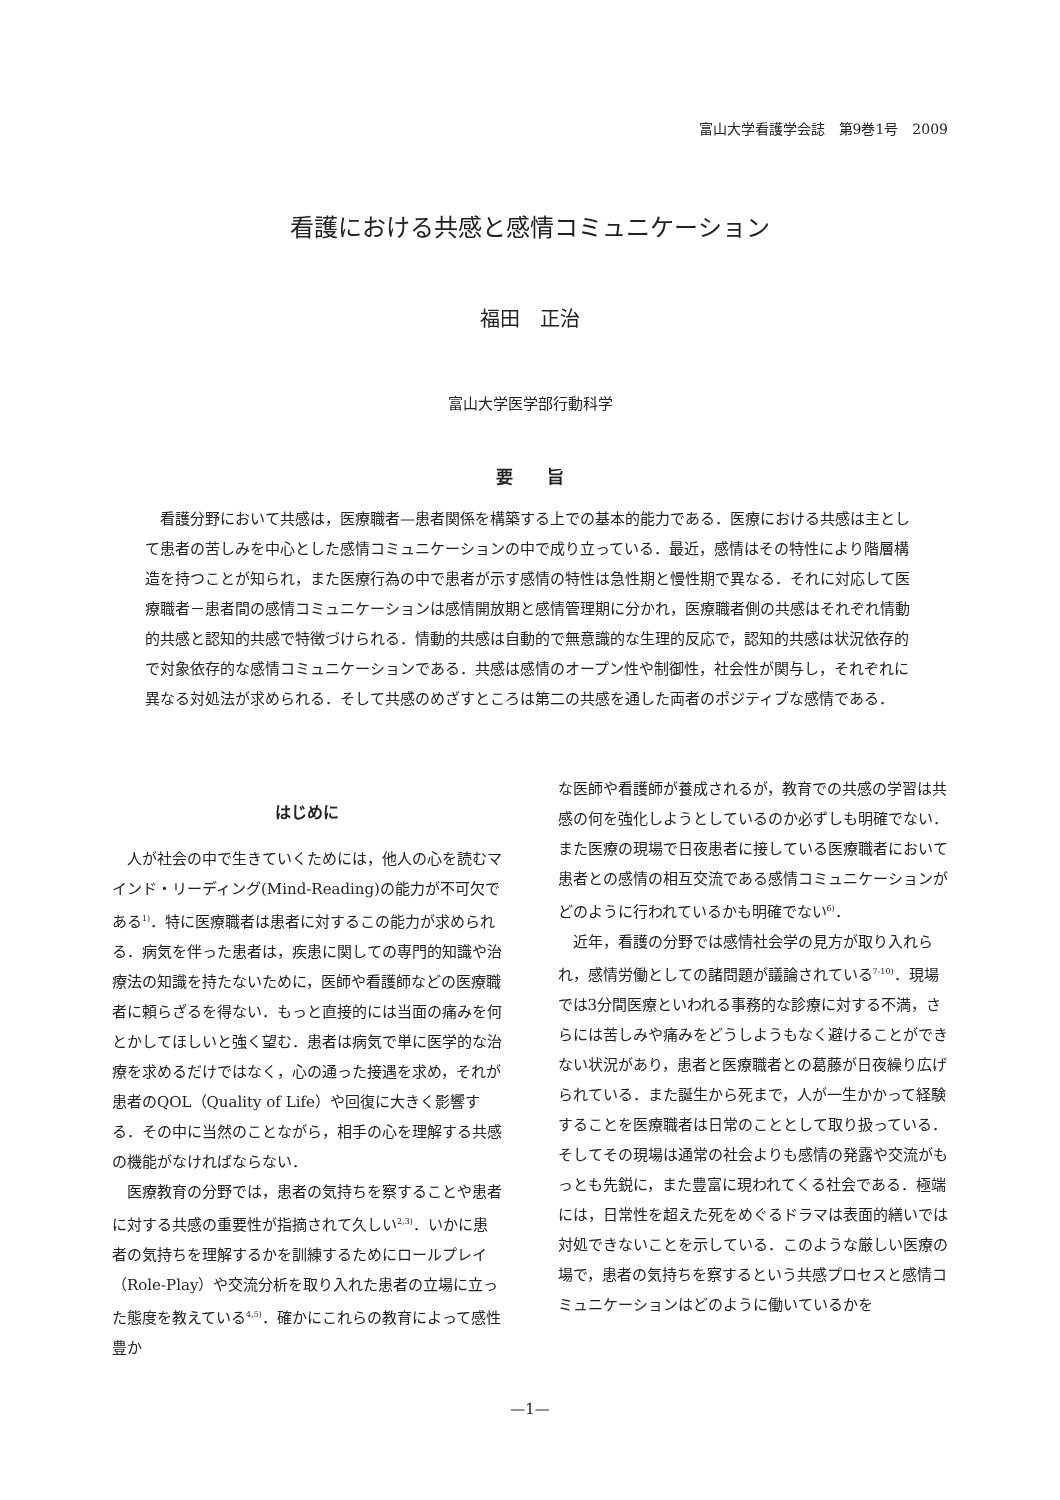富山大学看護学会誌　第9巻1号　2009
看護における共感と感情コミュニケーション
福田　正治
富山大学医学部行動科学
要　　旨
看護分野において共感は，医療職者—患者関係を構築する上での基本的能力である．医療における共感は主として患者の苦しみを中心とした感情コミュニケーションの中で成り立っている．最近，感情はその特性により階層構造を持つことが知られ，また医療行為の中で患者が示す感情の特性は急性期と慢性期で異なる．それに対応して医療職者－患者間の感情コミュニケーションは感情開放期と感情管理期に分かれ，医療職者側の共感はそれぞれ情動的共感と認知的共感で特徴づけられる．情動的共感は自動的で無意識的な生理的反応で，認知的共感は状況依存的で対象依存的な感情コミュニケーションである．共感は感情のオープン性や制御性，社会性が関与し，それぞれに異なる対処法が求められる．そして共感のめざすところは第二の共感を通した両者のポジティブな感情である．
はじめに
人が社会の中で生きていくためには，他人の心を読むマインド・リーディング(Mind-Reading)の能力が不可欠である<sup>1)</sup>．特に医療職者は患者に対するこの能力が求められる．病気を伴った患者は，疾患に関しての専門的知識や治療法の知識を持たないために，医師や看護師などの医療職者に頼らざるを得ない．もっと直接的には当面の痛みを何とかしてほしいと強く望む．患者は病気で単に医学的な治療を求めるだけではなく，心の通った接遇を求め，それが患者のQOL（Quality of Life）や回復に大きく影響する．その中に当然のことながら，相手の心を理解する共感の機能がなければならない．
医療教育の分野では，患者の気持ちを察することや患者に対する共感の重要性が指摘されて久しい<sup>2,3)</sup>．いかに患者の気持ちを理解するかを訓練するためにロールプレイ（Role-Play）や交流分析を取り入れた患者の立場に立った態度を教えている<sup>4,5)</sup>．確かにこれらの教育によって感性豊か
な医師や看護師が養成されるが，教育での共感の学習は共感の何を強化しようとしているのか必ずしも明確でない．また医療の現場で日夜患者に接している医療職者において患者との感情の相互交流である感情コミュニケーションがどのように行われているかも明確でない<sup>6)</sup>．
近年，看護の分野では感情社会学の見方が取り入れられ，感情労働としての諸問題が議論されている<sup>7-10)</sup>．現場では3分間医療といわれる事務的な診療に対する不満，さらには苦しみや痛みをどうしようもなく避けることができない状況があり，患者と医療職者との葛藤が日夜繰り広げられている．また誕生から死まで，人が一生かかって経験することを医療職者は日常のこととして取り扱っている．そしてその現場は通常の社会よりも感情の発露や交流がもっとも先鋭に，また豊富に現われてくる社会である．極端には，日常性を超えた死をめぐるドラマは表面的繕いでは対処できないことを示している．このような厳しい医療の場で，患者の気持ちを察するという共感プロセスと感情コミュニケーションはどのように働いているかを
—1—